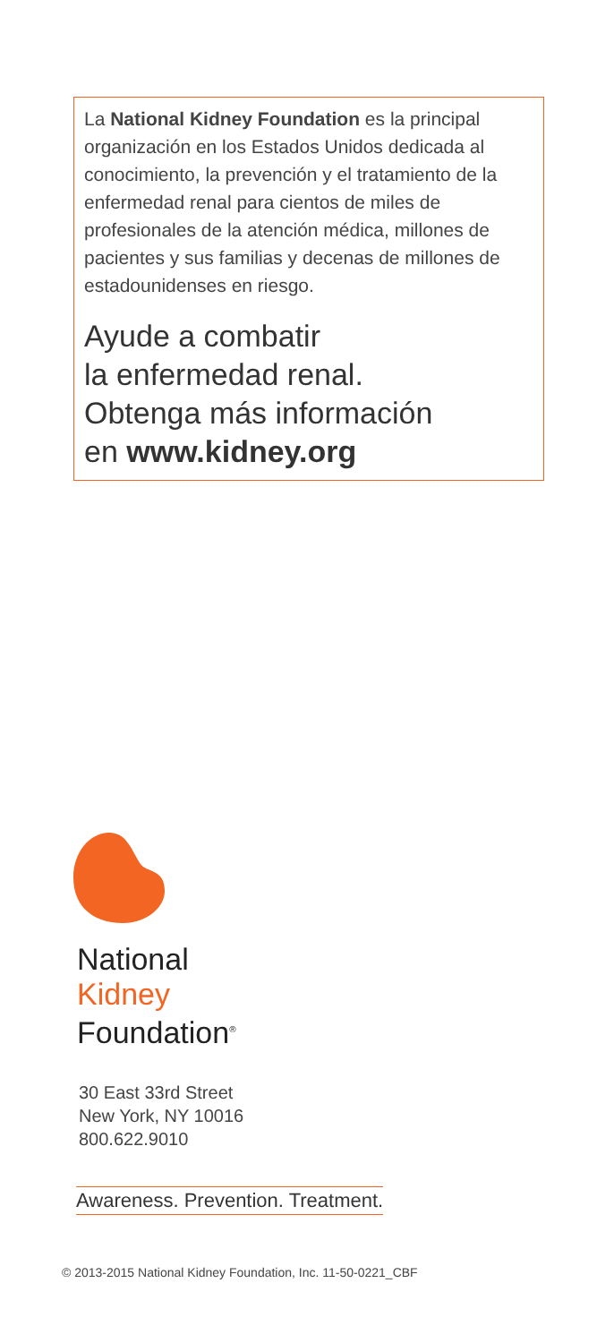La National Kidney Foundation es la principal organización en los Estados Unidos dedicada al conocimiento, la prevención y el tratamiento de la enfermedad renal para cientos de miles de profesionales de la atención médica, millones de pacientes y sus familias y decenas de millones de estadounidenses en riesgo.
Ayude a combatir
la enfermedad renal.
Obtenga más información
en www.kidney.org
National
Kidney
Foundation<sup>®</sup>
30 East 33rd Street
New York, NY 10016
800.622.9010
Awareness. Prevention. Treatment.
© 2013-2015 National Kidney Foundation, Inc. 11-50-0221_CBF